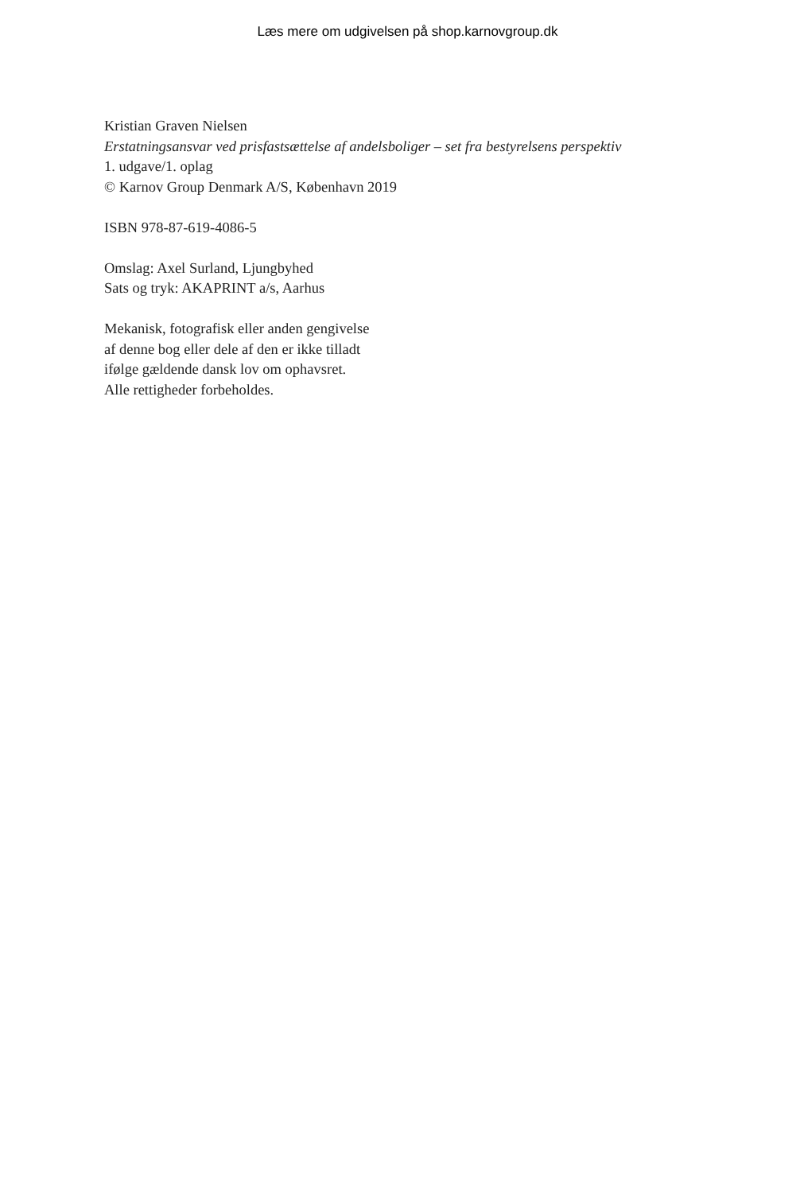Læs mere om udgivelsen på shop.karnovgroup.dk
Kristian Graven Nielsen
Erstatningsansvar ved prisfastsættelse af andelsboliger – set fra bestyrelsens perspektiv
1. udgave/1. oplag
© Karnov Group Denmark A/S, København 2019
ISBN 978-87-619-4086-5
Omslag: Axel Surland, Ljungbyhed
Sats og tryk: AKAPRINT a/s, Aarhus
Mekanisk, fotografisk eller anden gengivelse
af denne bog eller dele af den er ikke tilladt
ifølge gældende dansk lov om ophavsret.
Alle rettigheder forbeholdes.